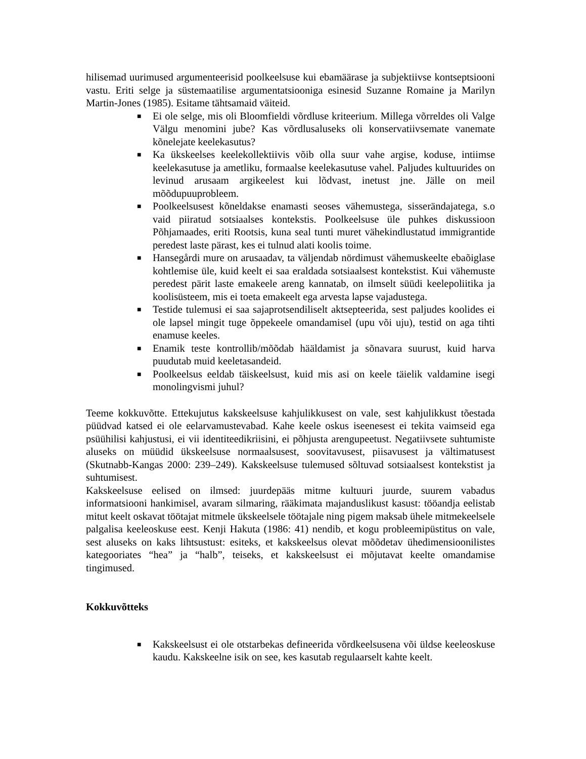hilisemad uurimused argumenteerisid poolkeelsuse kui ebamäärase ja subjektiivse kontseptsiooni vastu. Eriti selge ja süstemaatilise argumentatsiooniga esinesid Suzanne Romaine ja Marilyn Martin-Jones (1985). Esitame tähtsamaid väiteid.
■ Ei ole selge, mis oli Bloomfieldi võrdluse kriteerium. Millega võrreldes oli Valge Välgu menomini jube? Kas võrdlusaluseks oli konservatiivsemate vanemate kõnelejate keelekasutus?
■ Ka ükskeelses keelekollektiivis võib olla suur vahe argise, koduse, intiimse keelekasutuse ja ametliku, formaalse keelekasutuse vahel. Paljudes kultuurides on levinud arusaam argikeelest kui lõdvast, inetust jne. Jälle on meil mõõdupuuprobleem.
■ Poolkeelsusest kõneldakse enamasti seoses vähemustega, sisserändajatega, s.o vaid piiratud sotsiaalses kontekstis. Poolkeelsuse üle puhkes diskussioon Põhjamaades, eriti Rootsis, kuna seal tunti muret vähekindlustatud immigrantide peredest laste pärast, kes ei tulnud alati koolis toime.
■ Hansegårdi mure on arusaadav, ta väljendab nördimust vähemuskeelte ebaõiglase kohtlemise üle, kuid keelt ei saa eraldada sotsiaalsest kontekstist. Kui vähemuste peredest pärit laste emakeele areng kannatab, on ilmselt süüdi keelepoliitika ja koolisüsteem, mis ei toeta emakeelt ega arvesta lapse vajadustega.
■ Testide tulemusi ei saa sajaprotsendiliselt aktsepteerida, sest paljudes koolides ei ole lapsel mingit tuge õppekeele omandamisel (upu või uju), testid on aga tihti enamuse keeles.
■ Enamik teste kontrollib/mõõdab hääldamist ja sõnavara suurust, kuid harva puudutab muid keeletasandeid.
■ Poolkeelsus eeldab täiskeelsust, kuid mis asi on keele täielik valdamine isegi monolingvismi juhul?
Teeme kokkuvõtte. Ettekujutus kakskeelsuse kahjulikkusest on vale, sest kahjulikkust tõestada püüdvad katsed ei ole eelarvamustevabad. Kahe keele oskus iseenesest ei tekita vaimseid ega psüühilisi kahjustusi, ei vii identiteedikriisini, ei põhjusta arengupeetust. Negatiivsete suhtumiste aluseks on müüdid ükskeelsuse normaalsusest, soovitavusest, piisavusest ja vältimatusest (Skutnabb-Kangas 2000: 239–249). Kakskeelsuse tulemused sõltuvad sotsiaalsest kontekstist ja suhtumisest.
Kakskeelsuse eelised on ilmsed: juurdepääs mitme kultuuri juurde, suurem vabadus informatsiooni hankimisel, avaram silmaring, rääkimata majanduslikust kasust: tööandja eelistab mitut keelt oskavat töötajat mitmele ükskeelsele töötajale ning pigem maksab ühele mitmekeelsele palgalisa keeleoskuse eest. Kenji Hakuta (1986: 41) nendib, et kogu probleemipüstitus on vale, sest aluseks on kaks lihtsustust: esiteks, et kakskeelsus olevat mõõdetav ühedimensioonilistes kategooriates “hea” ja “halb”, teiseks, et kakskeelsust ei mõjutavat keelte omandamise tingimused.
Kokkuvõtteks
■ Kakskeelsust ei ole otstarbekas defineerida võrdkeelsusena või üldse keeleoskuse kaudu. Kakskeelne isik on see, kes kasutab regulaarselt kahte keelt.